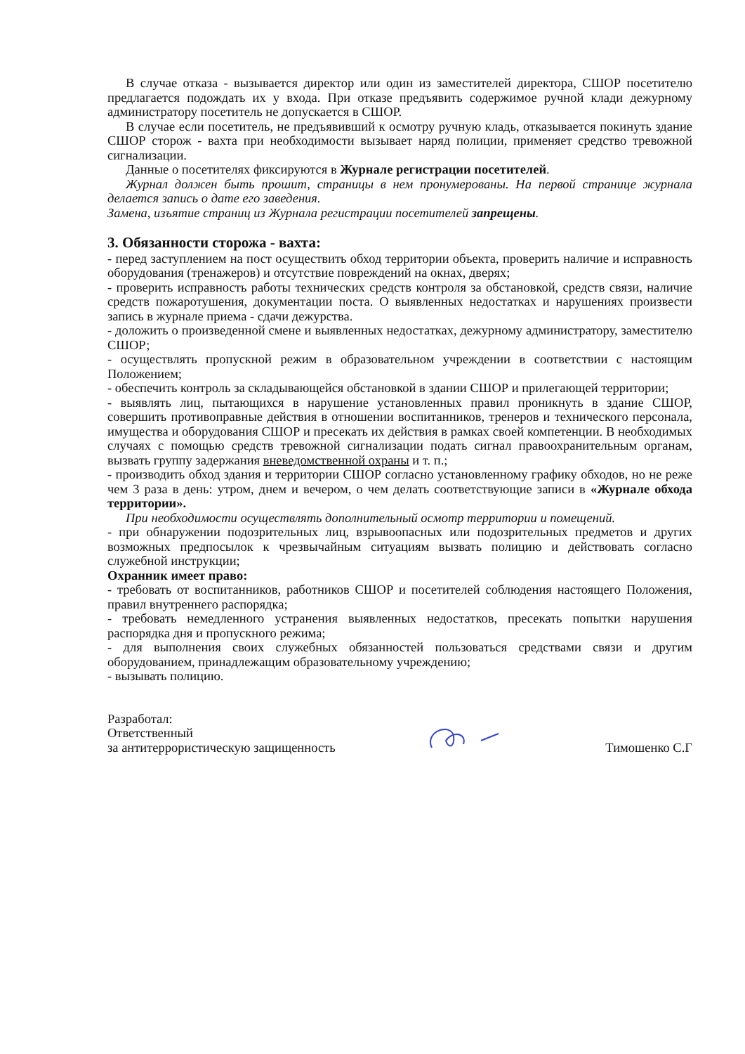В случае отказа - вызывается директор или один из заместителей директора, СШОР посетителю предлагается подождать их у входа. При отказе предъявить содержимое ручной клади дежурному администратору посетитель не допускается в СШОР.
В случае если посетитель, не предъявивший к осмотру ручную кладь, отказывается покинуть здание СШОР сторож - вахта при необходимости вызывает наряд полиции, применяет средство тревожной сигнализации.
Данные о посетителях фиксируются в Журнале регистрации посетителей.
Журнал должен быть прошит, страницы в нем пронумерованы. На первой странице журнала делается запись о дате его заведения.
Замена, изъятие страниц из Журнала регистрации посетителей запрещены.
3. Обязанности сторожа - вахта:
- перед заступлением на пост осуществить обход территории объекта, проверить наличие и исправность оборудования (тренажеров) и отсутствие повреждений на окнах, дверях;
- проверить исправность работы технических средств контроля за обстановкой, средств связи, наличие средств пожаротушения, документации поста. О выявленных недостатках и нарушениях произвести запись в журнале приема - сдачи дежурства.
- доложить о произведенной смене и выявленных недостатках, дежурному администратору, заместителю СШОР;
- осуществлять пропускной режим в образовательном учреждении в соответствии с настоящим Положением;
- обеспечить контроль за складывающейся обстановкой в здании СШОР и прилегающей территории;
- выявлять лиц, пытающихся в нарушение установленных правил проникнуть в здание СШОР, совершить противоправные действия в отношении воспитанников, тренеров и технического персонала, имущества и оборудования СШОР и пресекать их действия в рамках своей компетенции. В необходимых случаях с помощью средств тревожной сигнализации подать сигнал правоохранительным органам, вызвать группу задержания вневедомственной охраны и т. п.;
- производить обход здания и территории СШОР согласно установленному графику обходов, но не реже чем 3 раза в день: утром, днем и вечером, о чем делать соответствующие записи в «Журнале обхода территории».
При необходимости осуществлять дополнительный осмотр территории и помещений.
- при обнаружении подозрительных лиц, взрывоопасных или подозрительных предметов и других возможных предпосылок к чрезвычайным ситуациям вызвать полицию и действовать согласно служебной инструкции;
Охранник имеет право:
- требовать от воспитанников, работников СШОР и посетителей соблюдения настоящего Положения, правил внутреннего распорядка;
- требовать немедленного устранения выявленных недостатков, пресекать попытки нарушения распорядка дня и пропускного режима;
- для выполнения своих служебных обязанностей пользоваться средствами связи и другим оборудованием, принадлежащим образовательному учреждению;
- вызывать полицию.
Разработал:
Ответственный
за антитеррористическую защищенность
Тимошенко С.Г